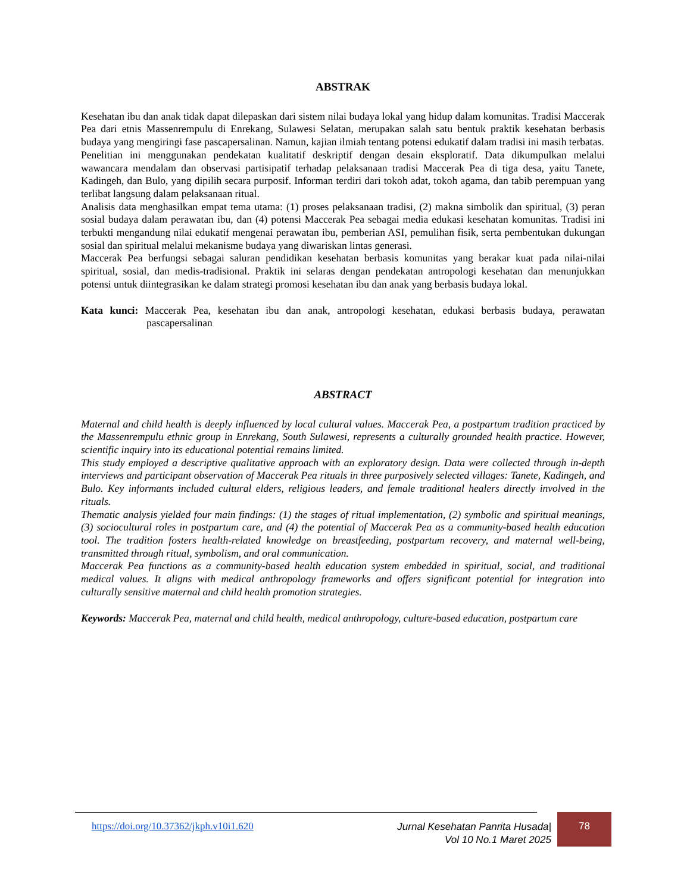ABSTRAK
Kesehatan ibu dan anak tidak dapat dilepaskan dari sistem nilai budaya lokal yang hidup dalam komunitas. Tradisi Maccerak Pea dari etnis Massenrempulu di Enrekang, Sulawesi Selatan, merupakan salah satu bentuk praktik kesehatan berbasis budaya yang mengiringi fase pascapersalinan. Namun, kajian ilmiah tentang potensi edukatif dalam tradisi ini masih terbatas.
Penelitian ini menggunakan pendekatan kualitatif deskriptif dengan desain eksploratif. Data dikumpulkan melalui wawancara mendalam dan observasi partisipatif terhadap pelaksanaan tradisi Maccerak Pea di tiga desa, yaitu Tanete, Kadingeh, dan Bulo, yang dipilih secara purposif. Informan terdiri dari tokoh adat, tokoh agama, dan tabib perempuan yang terlibat langsung dalam pelaksanaan ritual.
Analisis data menghasilkan empat tema utama: (1) proses pelaksanaan tradisi, (2) makna simbolik dan spiritual, (3) peran sosial budaya dalam perawatan ibu, dan (4) potensi Maccerak Pea sebagai media edukasi kesehatan komunitas. Tradisi ini terbukti mengandung nilai edukatif mengenai perawatan ibu, pemberian ASI, pemulihan fisik, serta pembentukan dukungan sosial dan spiritual melalui mekanisme budaya yang diwariskan lintas generasi.
Maccerak Pea berfungsi sebagai saluran pendidikan kesehatan berbasis komunitas yang berakar kuat pada nilai-nilai spiritual, sosial, dan medis-tradisional. Praktik ini selaras dengan pendekatan antropologi kesehatan dan menunjukkan potensi untuk diintegrasikan ke dalam strategi promosi kesehatan ibu dan anak yang berbasis budaya lokal.
Kata kunci: Maccerak Pea, kesehatan ibu dan anak, antropologi kesehatan, edukasi berbasis budaya, perawatan pascapersalinan
ABSTRACT
Maternal and child health is deeply influenced by local cultural values. Maccerak Pea, a postpartum tradition practiced by the Massenrempulu ethnic group in Enrekang, South Sulawesi, represents a culturally grounded health practice. However, scientific inquiry into its educational potential remains limited.
This study employed a descriptive qualitative approach with an exploratory design. Data were collected through in-depth interviews and participant observation of Maccerak Pea rituals in three purposively selected villages: Tanete, Kadingeh, and Bulo. Key informants included cultural elders, religious leaders, and female traditional healers directly involved in the rituals.
Thematic analysis yielded four main findings: (1) the stages of ritual implementation, (2) symbolic and spiritual meanings, (3) sociocultural roles in postpartum care, and (4) the potential of Maccerak Pea as a community-based health education tool. The tradition fosters health-related knowledge on breastfeeding, postpartum recovery, and maternal well-being, transmitted through ritual, symbolism, and oral communication.
Maccerak Pea functions as a community-based health education system embedded in spiritual, social, and traditional medical values. It aligns with medical anthropology frameworks and offers significant potential for integration into culturally sensitive maternal and child health promotion strategies.
Keywords: Maccerak Pea, maternal and child health, medical anthropology, culture-based education, postpartum care
https://doi.org/10.37362/jkph.v10i1.620
Jurnal Kesehatan Panrita Husada|
Vol 10 No.1 Maret 2025
78